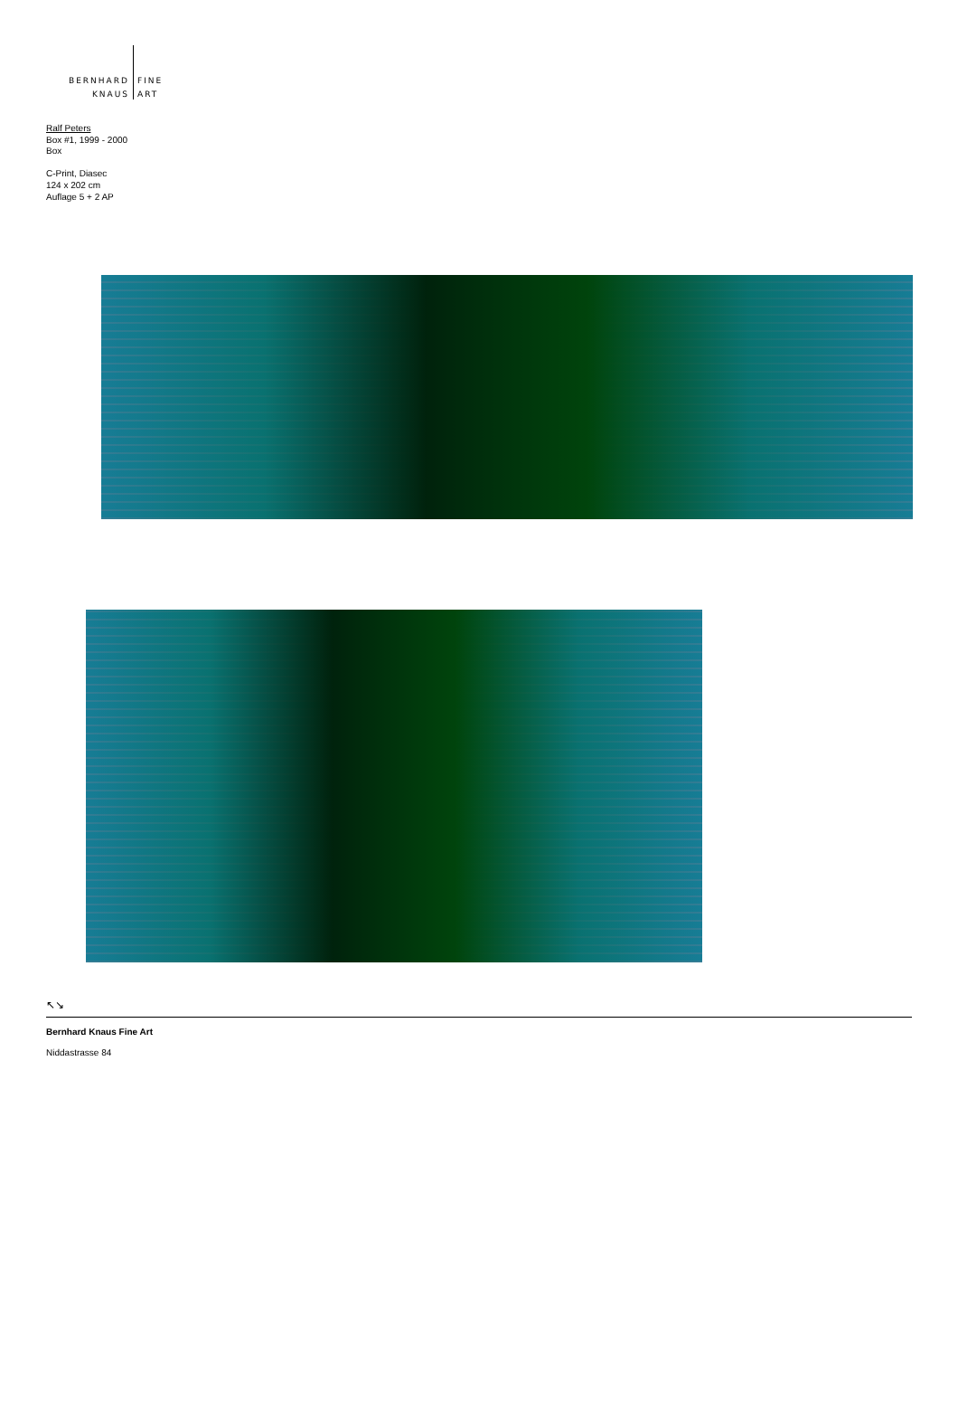BERNHARD
KNAUS
FINE
ART
Ralf Peters
Box #1, 1999 - 2000
Box
C-Print, Diasec
124 x 202 cm
Auflage 5 + 2 AP
↖↘
Bernhard Knaus Fine Art
Niddastrasse 84